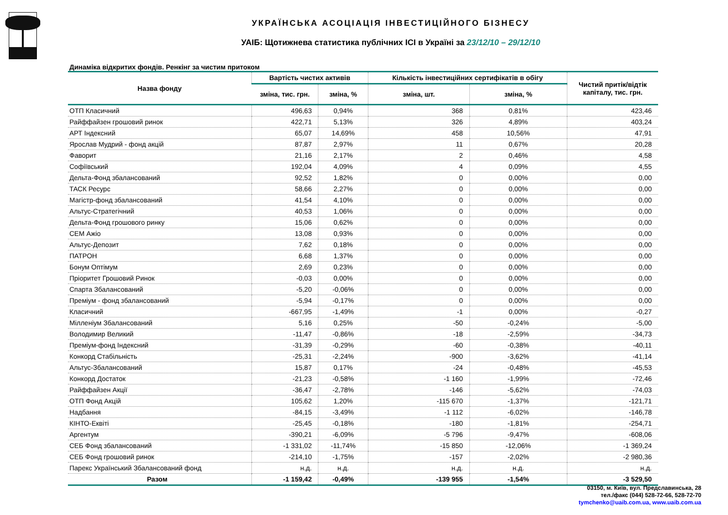УКРАЇНСЬКА АСОЦІАЦІЯ ІНВЕСТИЦІЙНОГО БІЗНЕСУ
УАІБ: Щотижнева статистика публічних ІСІ в Україні за 23/12/10 – 29/12/10
Динаміка відкритих фондів. Ренкінг за чистим притоком
| Назва фонду | Вартість чистих активів | | Кількість інвестиційних сертифікатів в обігу | | Чистий притік/відтік капіталу, тис. грн. |
| --- | --- | --- | --- | --- | --- |
| | зміна, тис. грн. | зміна, % | зміна, шт. | зміна, % | |
| ОТП Класичний | 496,63 | 0,94% | 368 | 0,81% | 423,46 |
| Райффайзен грошовий ринок | 422,71 | 5,13% | 326 | 4,89% | 403,24 |
| АРТ Індексний | 65,07 | 14,69% | 458 | 10,56% | 47,91 |
| Ярослав Мудрий - фонд акцій | 87,87 | 2,97% | 11 | 0,67% | 20,28 |
| Фаворит | 21,16 | 2,17% | 2 | 0,46% | 4,58 |
| Софіївський | 192,04 | 4,09% | 4 | 0,09% | 4,55 |
| Дельта-Фонд збалансований | 92,52 | 1,82% | 0 | 0,00% | 0,00 |
| ТАСК Ресурс | 58,66 | 2,27% | 0 | 0,00% | 0,00 |
| Магістр-фонд збалансований | 41,54 | 4,10% | 0 | 0,00% | 0,00 |
| Альтус-Стратегічний | 40,53 | 1,06% | 0 | 0,00% | 0,00 |
| Дельта-Фонд грошового ринку | 15,06 | 0,62% | 0 | 0,00% | 0,00 |
| СЕМ Ажіо | 13,08 | 0,93% | 0 | 0,00% | 0,00 |
| Альтус-Депозит | 7,62 | 0,18% | 0 | 0,00% | 0,00 |
| ПАТРОН | 6,68 | 1,37% | 0 | 0,00% | 0,00 |
| Бонум Оптімум | 2,69 | 0,23% | 0 | 0,00% | 0,00 |
| Пріоритет Грошовий Ринок | -0,03 | 0,00% | 0 | 0,00% | 0,00 |
| Спарта Збалансований | -5,20 | -0,06% | 0 | 0,00% | 0,00 |
| Преміум - фонд збалансований | -5,94 | -0,17% | 0 | 0,00% | 0,00 |
| Класичний | -667,95 | -1,49% | -1 | 0,00% | -0,27 |
| Мілленіум Збалансований | 5,16 | 0,25% | -50 | -0,24% | -5,00 |
| Володимир Великий | -11,47 | -0,86% | -18 | -2,59% | -34,73 |
| Преміум-фонд Індексний | -31,39 | -0,29% | -60 | -0,38% | -40,11 |
| Конкорд Стабільність | -25,31 | -2,24% | -900 | -3,62% | -41,14 |
| Альтус-Збалансований | 15,87 | 0,17% | -24 | -0,48% | -45,53 |
| Конкорд Достаток | -21,23 | -0,58% | -1 160 | -1,99% | -72,46 |
| Райффайзен Акції | -36,47 | -2,78% | -146 | -5,62% | -74,03 |
| ОТП Фонд Акцій | 105,62 | 1,20% | -115 670 | -1,37% | -121,71 |
| Надбання | -84,15 | -3,49% | -1 112 | -6,02% | -146,78 |
| КІНТО-Еквіті | -25,45 | -0,18% | -180 | -1,81% | -254,71 |
| Аргентум | -390,21 | -6,09% | -5 796 | -9,47% | -608,06 |
| СЕБ Фонд збалансований | -1 331,02 | -11,74% | -15 850 | -12,06% | -1 369,24 |
| СЕБ Фонд грошовий ринок | -214,10 | -1,75% | -157 | -2,02% | -2 980,36 |
| Парекс Український Збалансований фонд | н.д. | н.д. | н.д. | н.д. | н.д. |
| Разом | -1 159,42 | -0,49% | -139 955 | -1,54% | -3 529,50 |
03150, м. Київ, вул. Предславинська, 28
тел./факс (044) 528-72-66, 528-72-70
tymchenko@uaib.com.ua, www.uaib.com.ua